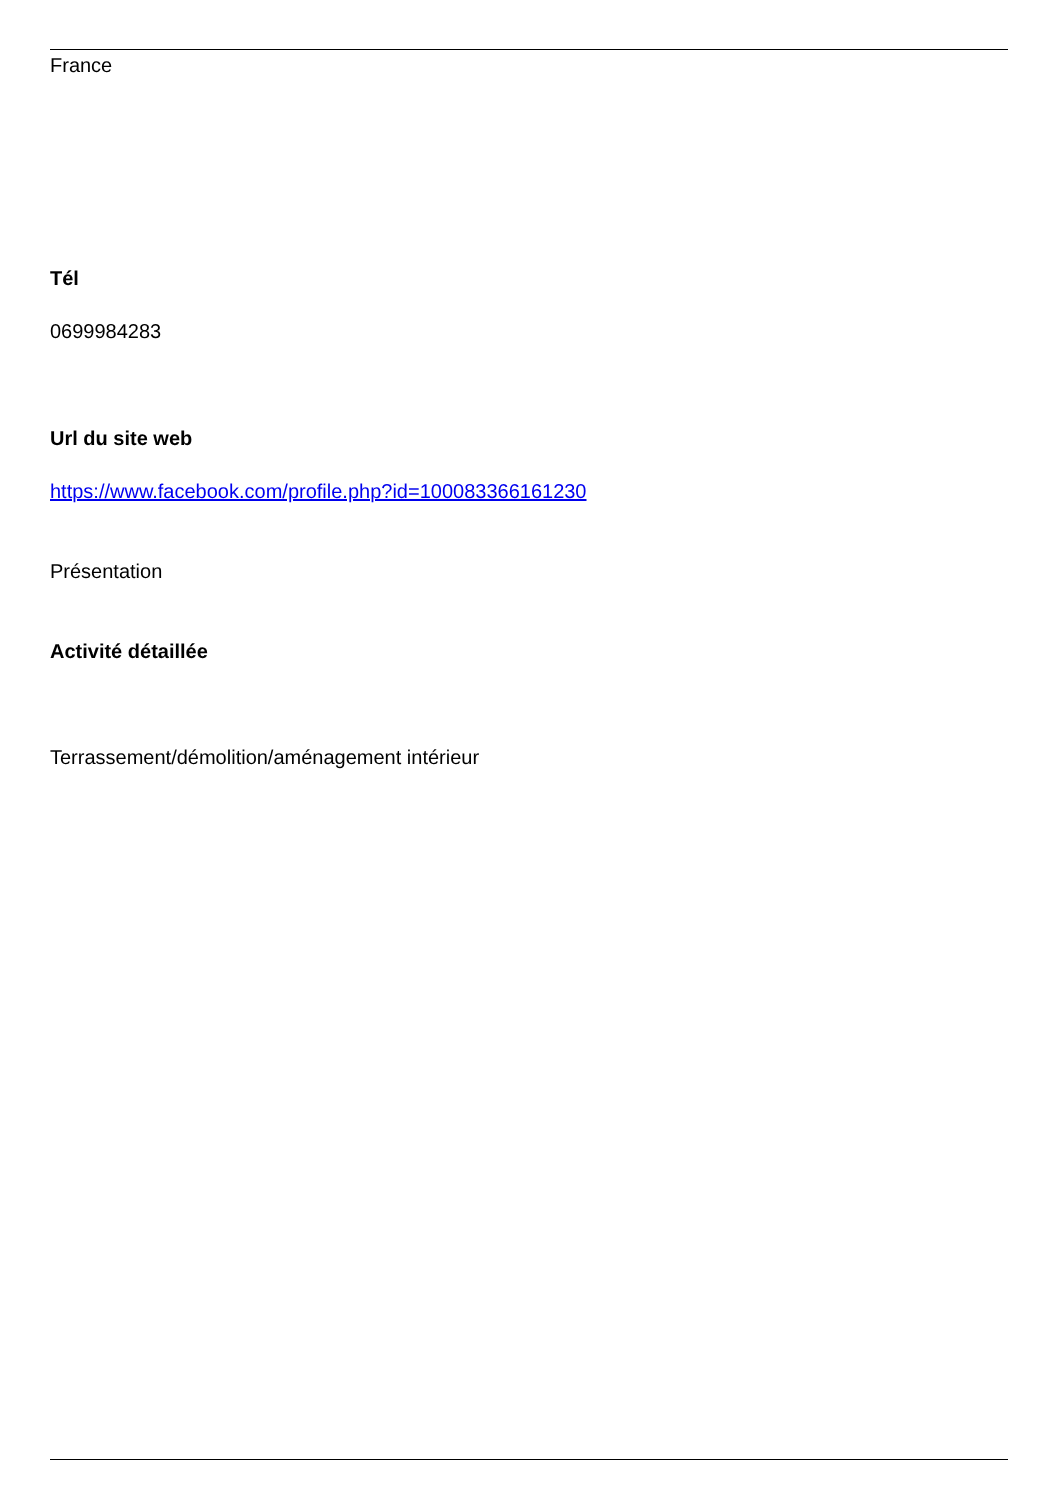France
Tél
0699984283
Url du site web
https://www.facebook.com/profile.php?id=100083366161230
Présentation
Activité détaillée
Terrassement/démolition/aménagement intérieur